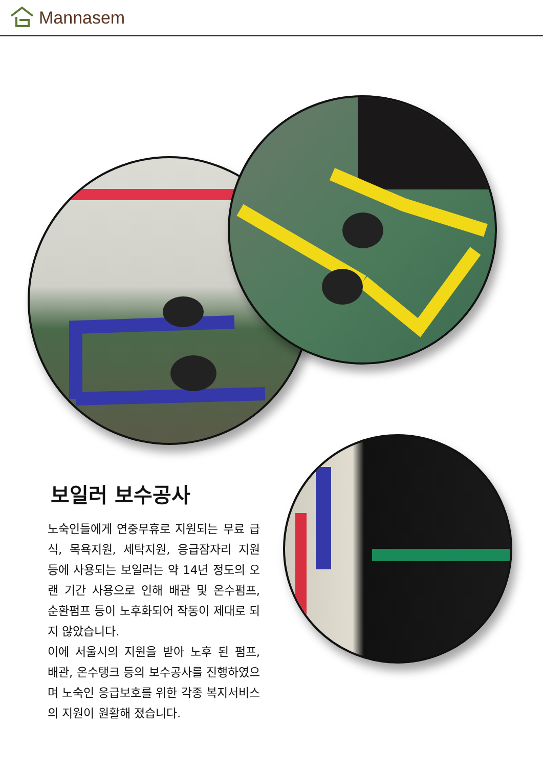Mannasem
보일러 보수공사
노숙인들에게 연중무휴로 지원되는 무료 급식, 목욕지원, 세탁지원, 응급잠자리 지원 등에 사용되는 보일러는 약 14년 정도의 오랜 기간 사용으로 인해 배관 및 온수펌프, 순환펌프 등이 노후화되어 작동이 제대로 되지 않았습니다.
이에 서울시의 지원을 받아 노후 된 펌프, 배관, 온수탱크 등의 보수공사를 진행하였으며 노숙인 응급보호를 위한 각종 복지서비스의 지원이 원활해 졌습니다.